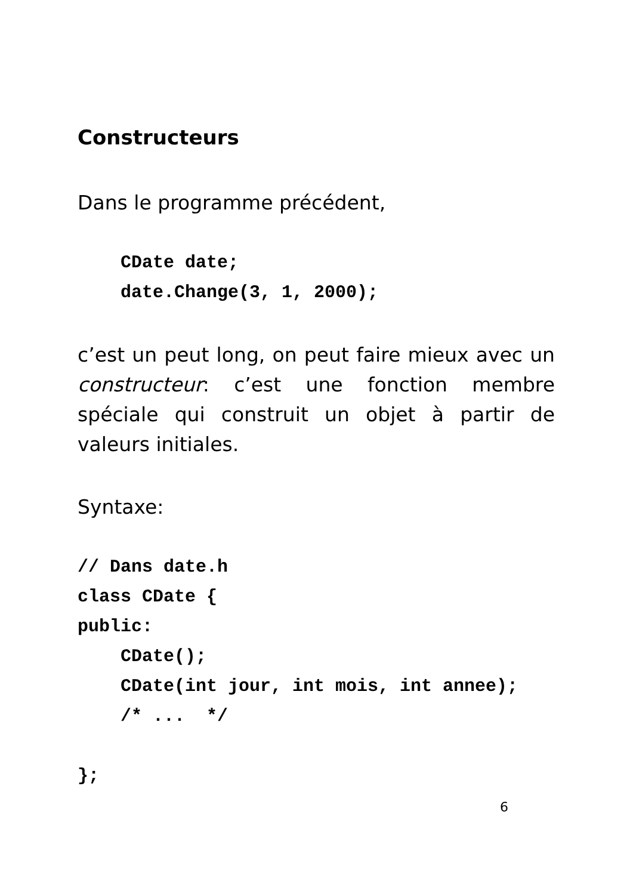Constructeurs
Dans le programme précédent,
    CDate date;
    date.Change(3, 1, 2000);
c’est un peut long, on peut faire mieux avec un constructeur: c’est une fonction membre spéciale qui construit un objet à partir de valeurs initiales.
Syntaxe:
// Dans date.h
class CDate {
public:
    CDate();
    CDate(int jour, int mois, int annee);
    /* ...  */

};
6